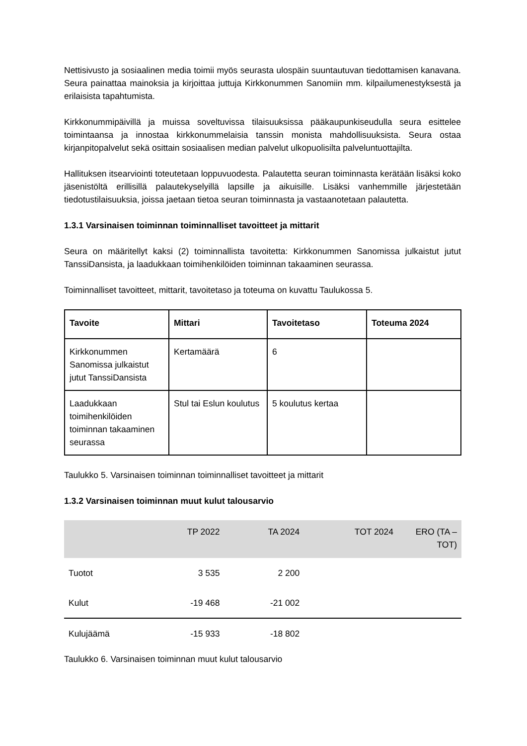Nettisivusto ja sosiaalinen media toimii myös seurasta ulospäin suuntautuvan tiedottamisen kanavana. Seura painattaa mainoksia ja kirjoittaa juttuja Kirkkonummen Sanomiin mm. kilpailumenestyksestä ja erilaisista tapahtumista.
Kirkkonummipäivillä ja muissa soveltuvissa tilaisuuksissa pääkaupunkiseudulla seura esittelee toimintaansa ja innostaa kirkkonummelaisia tanssin monista mahdollisuuksista. Seura ostaa kirjanpitopalvelut sekä osittain sosiaalisen median palvelut ulkopuolisilta palveluntuottajilta.
Hallituksen itsearviointi toteutetaan loppuvuodesta. Palautetta seuran toiminnasta kerätään lisäksi koko jäsenistöltä erillisillä palautekyselyillä lapsille ja aikuisille. Lisäksi vanhemmille järjestetään tiedotustilaisuuksia, joissa jaetaan tietoa seuran toiminnasta ja vastaanotetaan palautetta.
1.3.1 Varsinaisen toiminnan toiminnalliset tavoitteet ja mittarit
Seura on määritellyt kaksi (2) toiminnallista tavoitetta: Kirkkonummen Sanomissa julkaistut jutut TanssiDansista, ja laadukkaan toimihenkilöiden toiminnan takaaminen seurassa.
Toiminnalliset tavoitteet, mittarit, tavoitetaso ja toteuma on kuvattu Taulukossa 5.
| Tavoite | Mittari | Tavoitetaso | Toteuma 2024 |
| --- | --- | --- | --- |
| Kirkkonummen Sanomissa julkaistut jutut TanssiDansista | Kertamäärä | 6 | |
| Laadukkaan toimihenkilöiden toiminnan takaaminen seurassa | Stul tai Eslun koulutus | 5 koulutus kertaa | |
Taulukko 5. Varsinaisen toiminnan toiminnalliset tavoitteet ja mittarit
1.3.2 Varsinaisen toiminnan muut kulut talousarvio
| | TP 2022 | TA 2024 | TOT 2024 | ERO (TA – TOT) |
| --- | --- | --- | --- | --- |
| Tuotot | 3 535 | 2 200 | | |
| Kulut | -19 468 | -21 002 | | |
| Kulujäämä | -15 933 | -18 802 | | |
Taulukko 6. Varsinaisen toiminnan muut kulut talousarvio